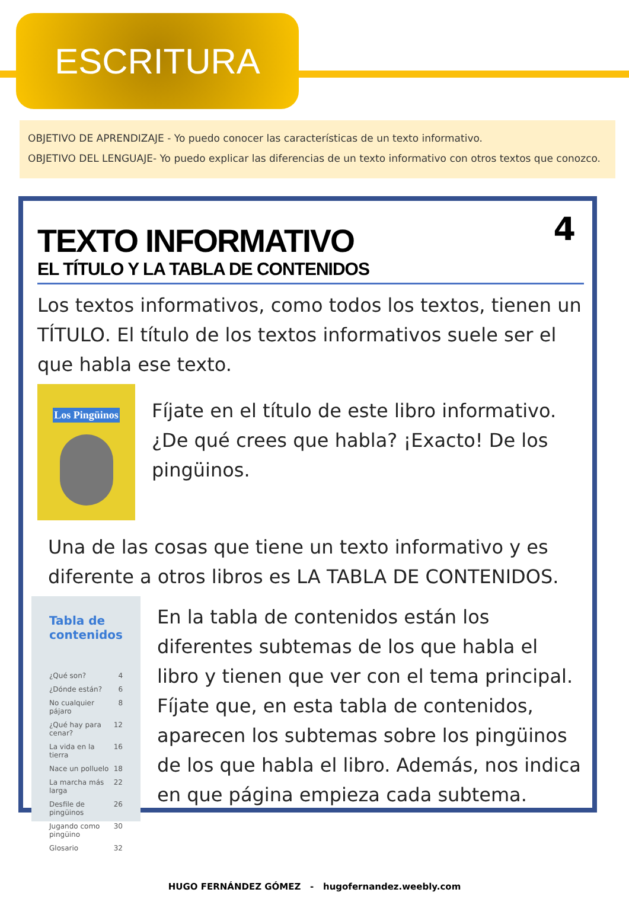ESCRITURA
OBJETIVO DE APRENDIZAJE - Yo puedo conocer las características de un texto informativo.
OBJETIVO DEL LENGUAJE- Yo puedo explicar las diferencias de un texto informativo con otros textos que conozco.
4
TEXTO INFORMATIVO
EL TÍTULO Y LA TABLA DE CONTENIDOS
Los textos informativos, como todos los textos, tienen un TÍTULO. El título de los textos informativos suele ser el que habla ese texto.
Los Pingüinos
Fíjate en el título de este libro informativo. ¿De qué crees que habla? ¡Exacto! De los pingüinos.
Una de las cosas que tiene un texto informativo y es diferente a otros libros es LA TABLA DE CONTENIDOS.
Tabla de contenidos
¿Qué son? 4
¿Dónde están? 6
No cualquier pájaro 8
¿Qué hay para cenar? 12
La vida en la tierra 16
Nace un polluelo 18
La marcha más larga 22
Desfile de pingüinos 26
Jugando como pingüino 30
Glosario 32
En la tabla de contenidos están los diferentes subtemas de los que habla el libro y tienen que ver con el tema principal. Fíjate que, en esta tabla de contenidos, aparecen los subtemas sobre los pingüinos de los que habla el libro. Además, nos indica en que página empieza cada subtema.
HUGO FERNÁNDEZ GÓMEZ - hugofernandez.weebly.com